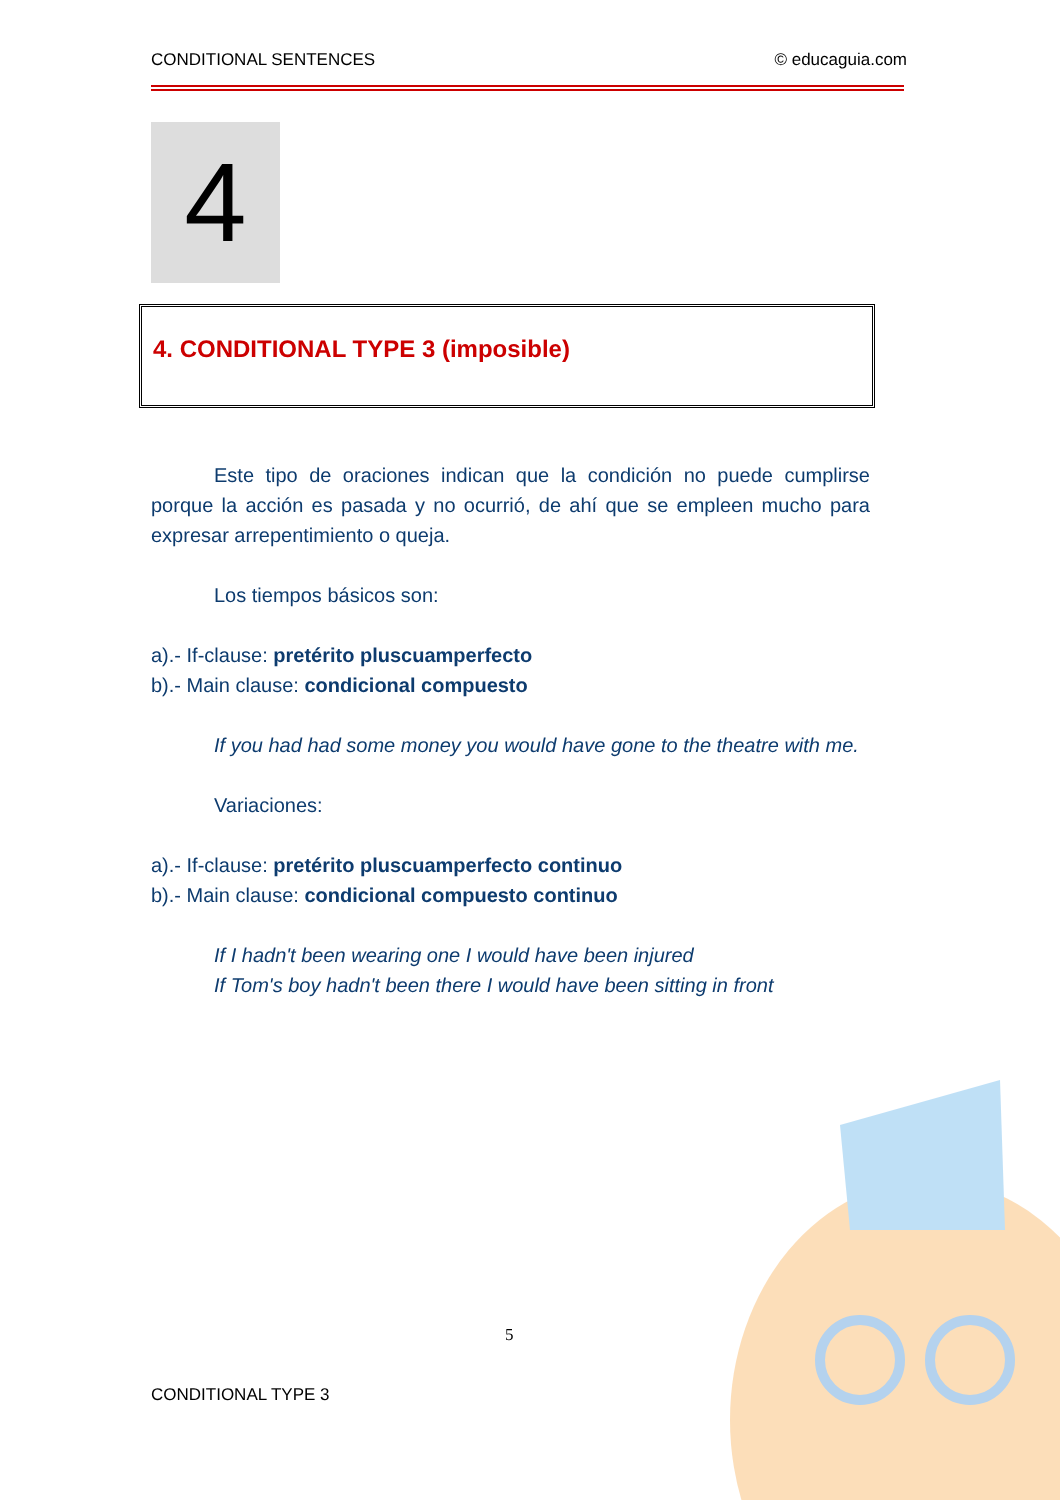CONDITIONAL SENTENCES © educaguia.com
4
4. CONDITIONAL TYPE 3 (imposible)
Este tipo de oraciones indican que la condición no puede cumplirse porque la acción es pasada y no ocurrió, de ahí que se empleen mucho para expresar arrepentimiento o queja.
Los tiempos básicos son:
a).- If-clause: pretérito pluscuamperfecto
b).- Main clause: condicional compuesto
If you had had some money you would have gone to the theatre with me.
Variaciones:
a).- If-clause: pretérito pluscuamperfecto continuo
b).- Main clause: condicional compuesto continuo
If I hadn't been wearing one I would have been injured
If Tom's boy hadn't been there I would have been sitting in front
5
CONDITIONAL TYPE 3